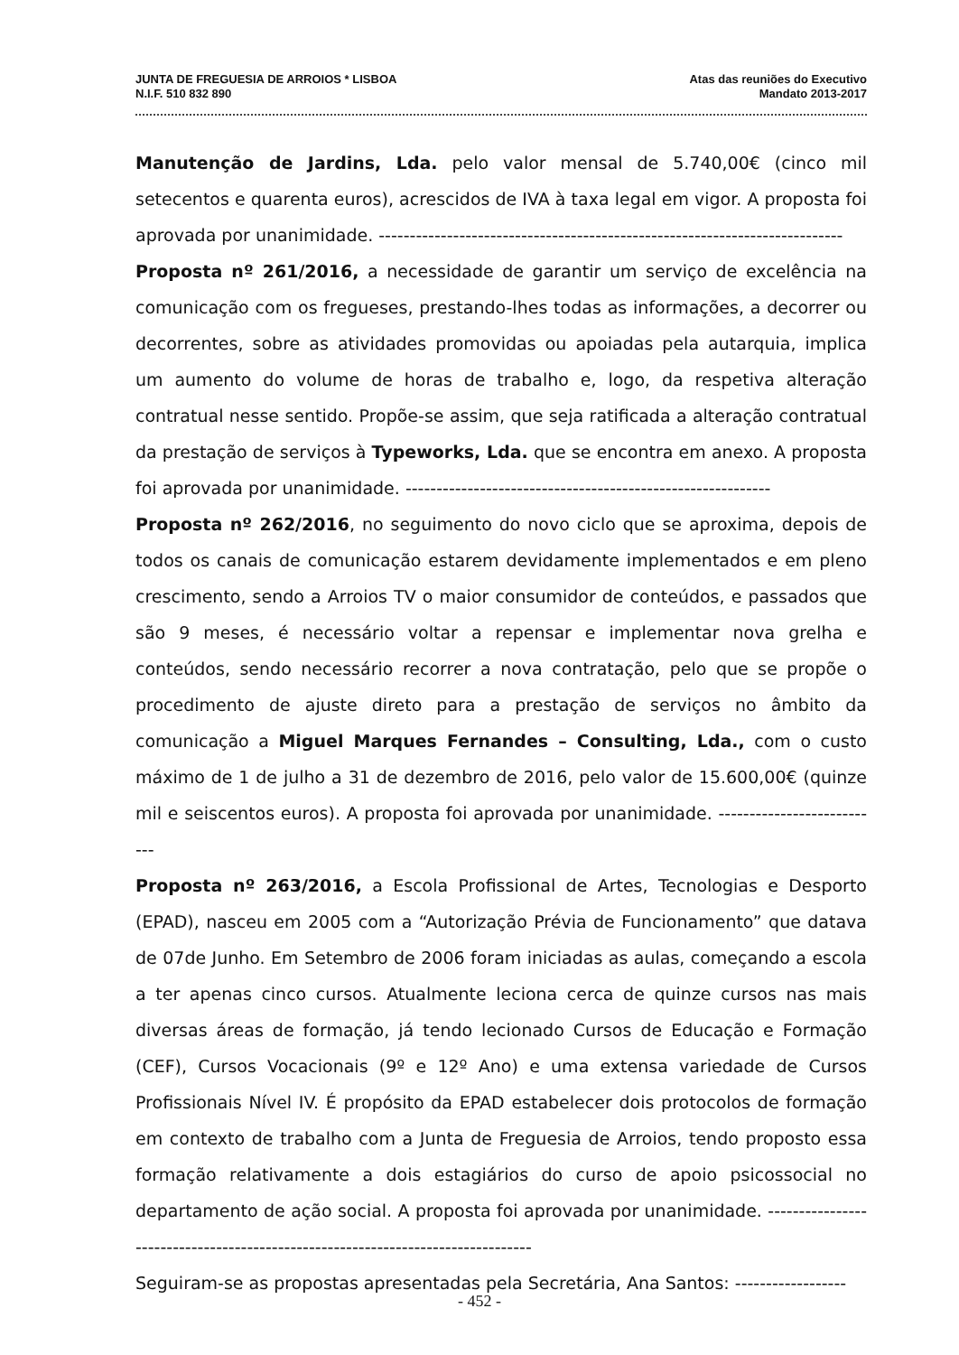JUNTA DE FREGUESIA DE ARROIOS * LISBOA
N.I.F. 510 832 890
Atas das reuniões do Executivo
Mandato 2013-2017
Manutenção de Jardins, Lda. pelo valor mensal de 5.740,00€ (cinco mil setecentos e quarenta euros), acrescidos de IVA à taxa legal em vigor. A proposta foi aprovada por unanimidade. ---------------------------------------------------------------------------
Proposta nº 261/2016, a necessidade de garantir um serviço de excelência na comunicação com os fregueses, prestando-lhes todas as informações, a decorrer ou decorrentes, sobre as atividades promovidas ou apoiadas pela autarquia, implica um aumento do volume de horas de trabalho e, logo, da respetiva alteração contratual nesse sentido. Propõe-se assim, que seja ratificada a alteração contratual da prestação de serviços à Typeworks, Lda. que se encontra em anexo. A proposta foi aprovada por unanimidade. -----------------------------------------------------------
Proposta nº 262/2016, no seguimento do novo ciclo que se aproxima, depois de todos os canais de comunicação estarem devidamente implementados e em pleno crescimento, sendo a Arroios TV o maior consumidor de conteúdos, e passados que são 9 meses, é necessário voltar a repensar e implementar nova grelha e conteúdos, sendo necessário recorrer a nova contratação, pelo que se propõe o procedimento de ajuste direto para a prestação de serviços no âmbito da comunicação a Miguel Marques Fernandes – Consulting, Lda., com o custo máximo de 1 de julho a 31 de dezembro de 2016, pelo valor de 15.600,00€ (quinze mil e seiscentos euros). A proposta foi aprovada por unanimidade. ---------------------------
Proposta nº 263/2016, a Escola Profissional de Artes, Tecnologias e Desporto (EPAD), nasceu em 2005 com a “Autorização Prévia de Funcionamento” que datava de 07de Junho. Em Setembro de 2006 foram iniciadas as aulas, começando a escola a ter apenas cinco cursos. Atualmente leciona cerca de quinze cursos nas mais diversas áreas de formação, já tendo lecionado Cursos de Educação e Formação (CEF), Cursos Vocacionais (9º e 12º Ano) e uma extensa variedade de Cursos Profissionais Nível IV. É propósito da EPAD estabelecer dois protocolos de formação em contexto de trabalho com a Junta de Freguesia de Arroios, tendo proposto essa formação relativamente a dois estagiários do curso de apoio psicossocial no departamento de ação social. A proposta foi aprovada por unanimidade. --------------------------------------------------------------------------------
Seguiram-se as propostas apresentadas pela Secretária, Ana Santos: ------------------
- 452 -